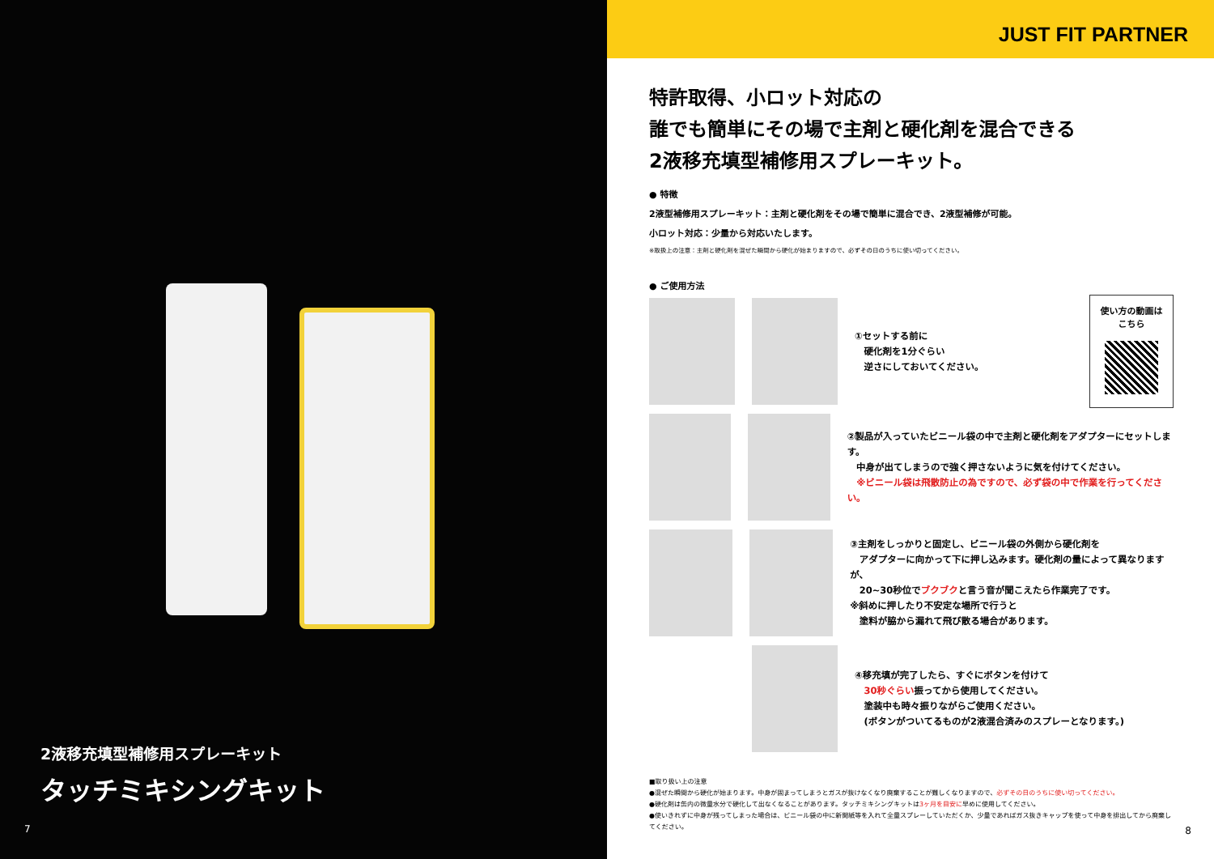2液移充填型補修用スプレーキット
タッチミキシングキット
7
JUST FIT PARTNER
特許取得、小ロット対応の
誰でも簡単にその場で主剤と硬化剤を混合できる
2液移充填型補修用スプレーキット。
● 特徴
2液型補修用スプレーキット：主剤と硬化剤をその場で簡単に混合でき、2液型補修が可能。
小ロット対応：少量から対応いたします。
※取扱上の注意：主剤と硬化剤を混ぜた瞬間から硬化が始まりますので、必ずその日のうちに使い切ってください。
● ご使用方法
①セットする前に
　硬化剤を1分ぐらい
　逆さにしておいてください。
使い方の動画は
こちら
②製品が入っていたビニール袋の中で主剤と硬化剤をアダプターにセットします。
　中身が出てしまうので強く押さないように気を付けてください。
　※ビニール袋は飛散防止の為ですので、必ず袋の中で作業を行ってください。
③主剤をしっかりと固定し、ビニール袋の外側から硬化剤を
　アダプターに向かって下に押し込みます。硬化剤の量によって異なりますが、
　20~30秒位でブクブクと言う音が聞こえたら作業完了です。
※斜めに押したり不安定な場所で行うと
　塗料が脇から漏れて飛び散る場合があります。
④移充填が完了したら、すぐにボタンを付けて
　30秒ぐらい振ってから使用してください。
　塗装中も時々振りながらご使用ください。
　(ボタンがついてるものが2液混合済みのスプレーとなります。)
■取り扱い上の注意
●混ぜた瞬間から硬化が始まります。中身が固まってしまうとガスが抜けなくなり廃棄することが難しくなりますので、必ずその日のうちに使い切ってください。
●硬化剤は缶内の微量水分で硬化して出なくなることがあります。タッチミキシングキットは3ヶ月を目安に早めに使用してください。
●使いきれずに中身が残ってしまった場合は、ビニール袋の中に新聞紙等を入れて全量スプレーしていただくか、少量であればガス抜きキャップを使って中身を排出してから廃棄してください。
8